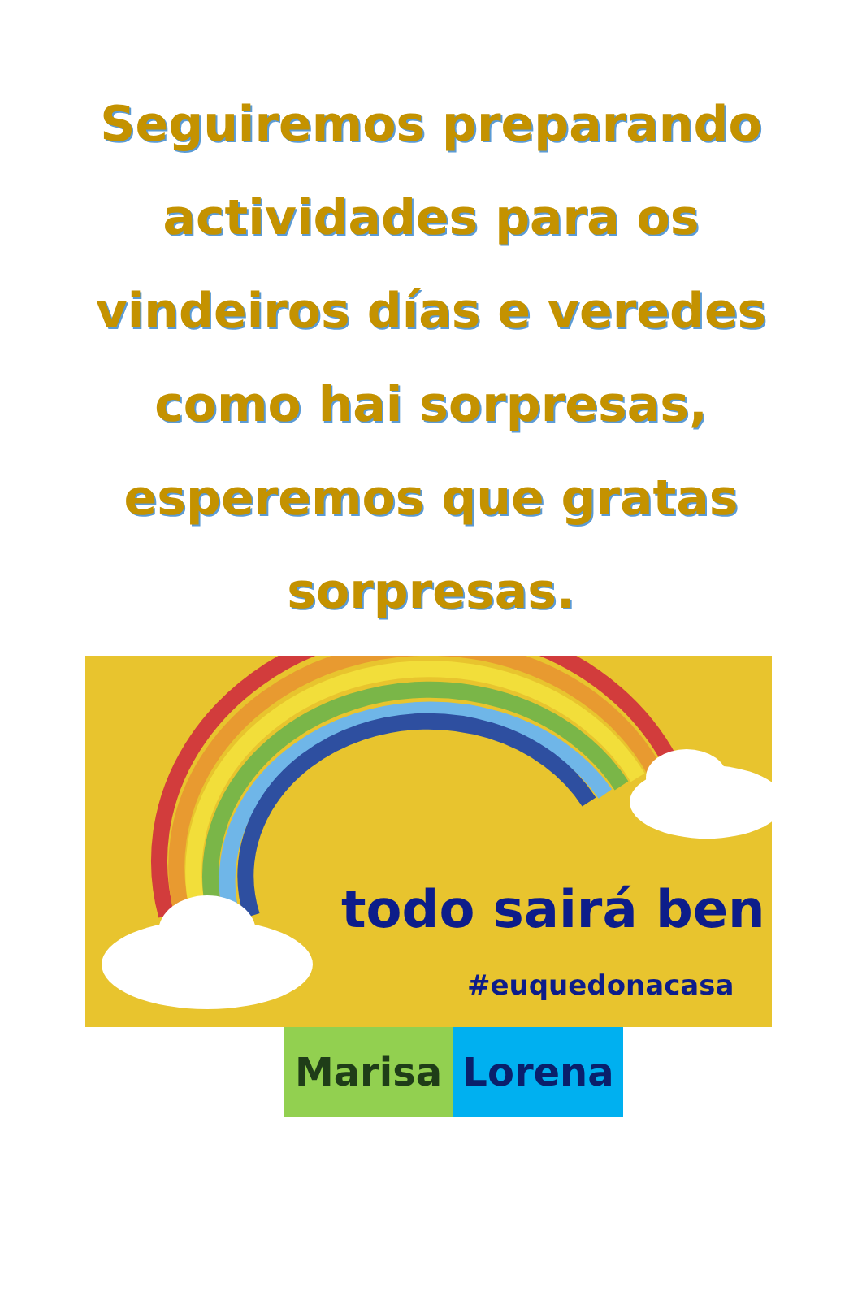Seguiremos preparando actividades para os vindeiros días e veredes como hai sorpresas, esperemos que gratas sorpresas.
todo sairá ben
#euquedonacasa
Marisa Lorena